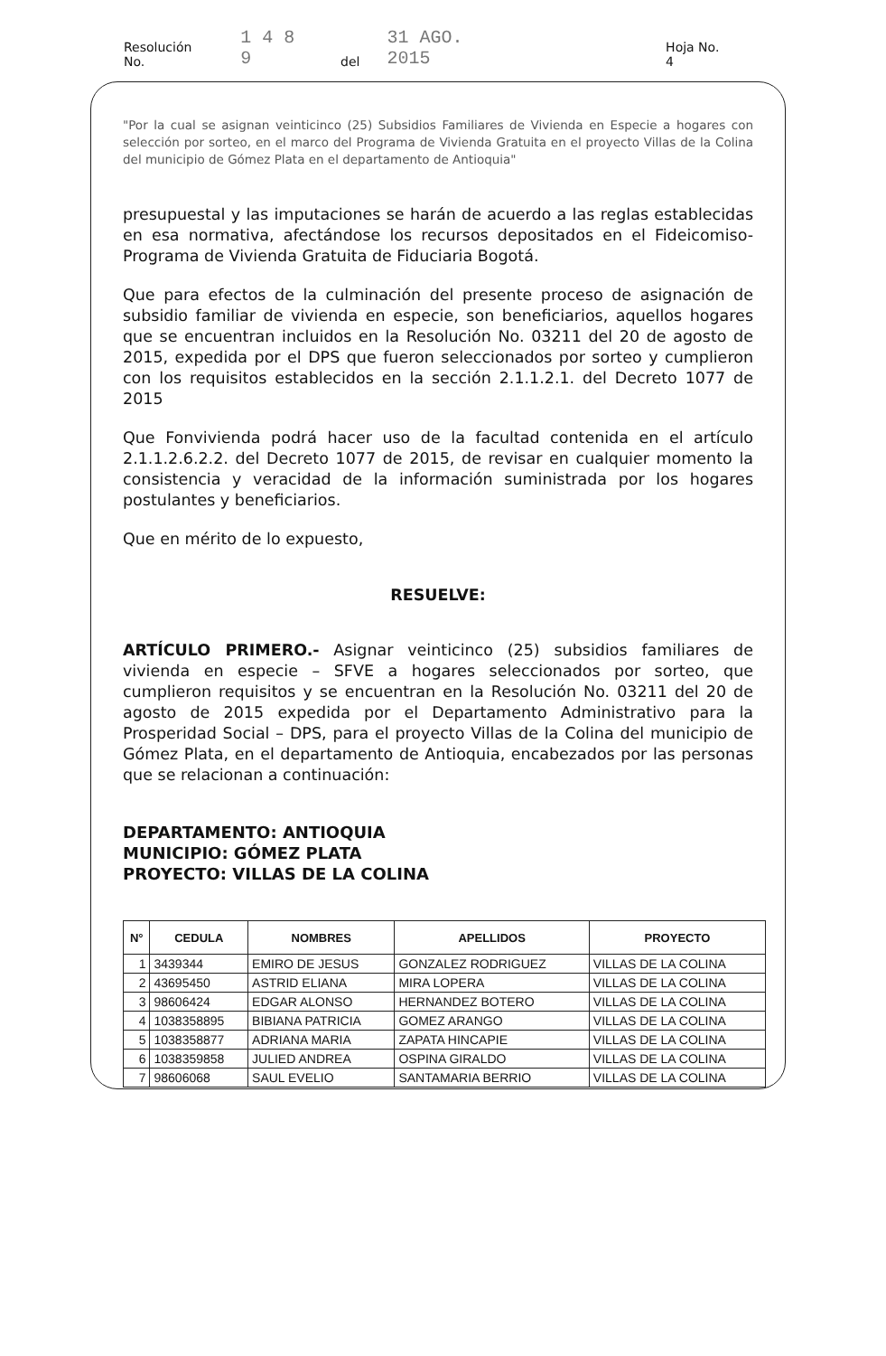Resolución No. 1 4 8 9 del 31 AGO. 2015 Hoja No. 4
"Por la cual se asignan veinticinco (25) Subsidios Familiares de Vivienda en Especie a hogares con selección por sorteo, en el marco del Programa de Vivienda Gratuita en el proyecto Villas de la Colina del municipio de Gómez Plata en el departamento de Antioquia"
presupuestal y las imputaciones se harán de acuerdo a las reglas establecidas en esa normativa, afectándose los recursos depositados en el Fideicomiso- Programa de Vivienda Gratuita de Fiduciaria Bogotá.
Que para efectos de la culminación del presente proceso de asignación de subsidio familiar de vivienda en especie, son beneficiarios, aquellos hogares que se encuentran incluidos en la Resolución No. 03211 del 20 de agosto de 2015, expedida por el DPS que fueron seleccionados por sorteo y cumplieron con los requisitos establecidos en la sección 2.1.1.2.1. del Decreto 1077 de 2015
Que Fonvivienda podrá hacer uso de la facultad contenida en el artículo 2.1.1.2.6.2.2. del Decreto 1077 de 2015, de revisar en cualquier momento la consistencia y veracidad de la información suministrada por los hogares postulantes y beneficiarios.
Que en mérito de lo expuesto,
RESUELVE:
ARTÍCULO PRIMERO.- Asignar veinticinco (25) subsidios familiares de vivienda en especie – SFVE a hogares seleccionados por sorteo, que cumplieron requisitos y se encuentran en la Resolución No. 03211 del 20 de agosto de 2015 expedida por el Departamento Administrativo para la Prosperidad Social – DPS, para el proyecto Villas de la Colina del municipio de Gómez Plata, en el departamento de Antioquia, encabezados por las personas que se relacionan a continuación:
DEPARTAMENTO: ANTIOQUIA
MUNICIPIO: GÓMEZ PLATA
PROYECTO: VILLAS DE LA COLINA
| N° | CEDULA | NOMBRES | APELLIDOS | PROYECTO |
| --- | --- | --- | --- | --- |
| 1 | 3439344 | EMIRO DE JESUS | GONZALEZ RODRIGUEZ | VILLAS DE LA COLINA |
| 2 | 43695450 | ASTRID ELIANA | MIRA LOPERA | VILLAS DE LA COLINA |
| 3 | 98606424 | EDGAR ALONSO | HERNANDEZ BOTERO | VILLAS DE LA COLINA |
| 4 | 1038358895 | BIBIANA PATRICIA | GOMEZ ARANGO | VILLAS DE LA COLINA |
| 5 | 1038358877 | ADRIANA MARIA | ZAPATA HINCAPIE | VILLAS DE LA COLINA |
| 6 | 1038359858 | JULIED ANDREA | OSPINA GIRALDO | VILLAS DE LA COLINA |
| 7 | 98606068 | SAUL EVELIO | SANTAMARIA BERRIO | VILLAS DE LA COLINA |